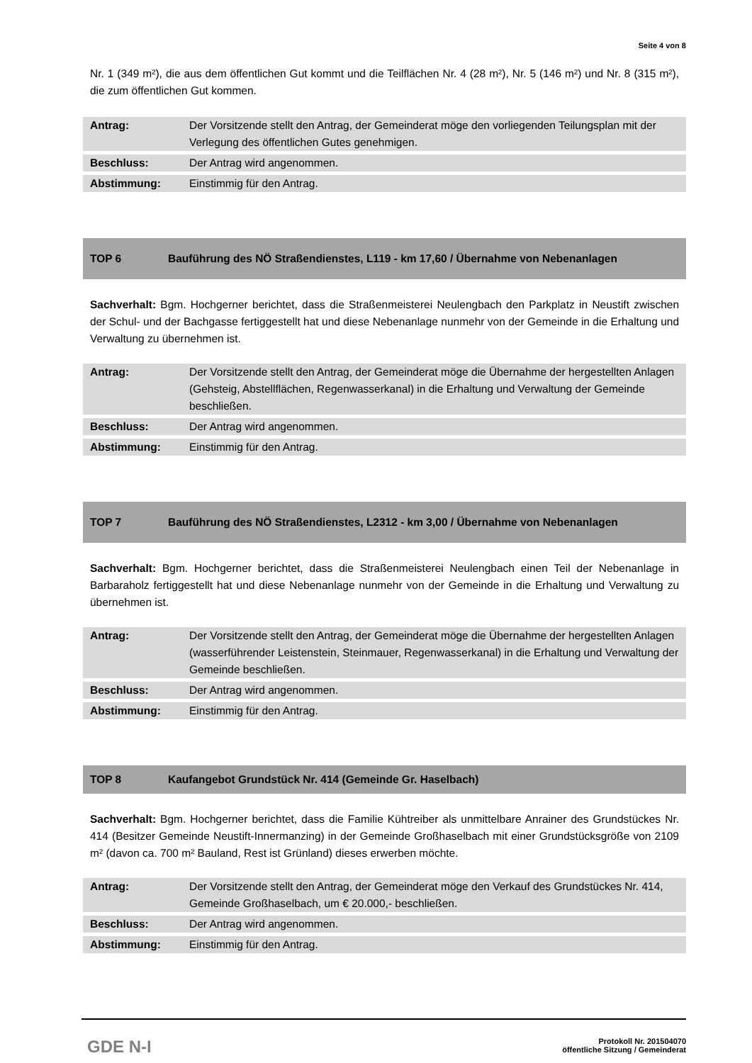Seite 4 von 8
Nr. 1 (349 m²), die aus dem öffentlichen Gut kommt und die Teilflächen Nr. 4 (28 m²), Nr. 5 (146 m²) und Nr. 8 (315 m²), die zum öffentlichen Gut kommen.
| Antrag: | Der Vorsitzende stellt den Antrag, der Gemeinderat möge den vorliegenden Teilungsplan mit der Verlegung des öffentlichen Gutes genehmigen. |
| Beschluss: | Der Antrag wird angenommen. |
| Abstimmung: | Einstimmig für den Antrag. |
TOP 6
Bauführung des NÖ Straßendienstes, L119 - km 17,60 / Übernahme von Nebenanlagen
Sachverhalt: Bgm. Hochgerner berichtet, dass die Straßenmeisterei Neulengbach den Parkplatz in Neustift zwischen der Schul- und der Bachgasse fertiggestellt hat und diese Nebenanlage nunmehr von der Gemeinde in die Erhaltung und Verwaltung zu übernehmen ist.
| Antrag: | Der Vorsitzende stellt den Antrag, der Gemeinderat möge die Übernahme der hergestellten Anlagen (Gehsteig, Abstellflächen, Regenwasserkanal) in die Erhaltung und Verwaltung der Gemeinde beschließen. |
| Beschluss: | Der Antrag wird angenommen. |
| Abstimmung: | Einstimmig für den Antrag. |
TOP 7
Bauführung des NÖ Straßendienstes, L2312 - km 3,00 / Übernahme von Nebenanlagen
Sachverhalt: Bgm. Hochgerner berichtet, dass die Straßenmeisterei Neulengbach einen Teil der Nebenanlage in Barbaraholz fertiggestellt hat und diese Nebenanlage nunmehr von der Gemeinde in die Erhaltung und Verwaltung zu übernehmen ist.
| Antrag: | Der Vorsitzende stellt den Antrag, der Gemeinderat möge die Übernahme der hergestellten Anlagen (wasserführender Leistenstein, Steinmauer, Regenwasserkanal) in die Erhaltung und Verwaltung der Gemeinde beschließen. |
| Beschluss: | Der Antrag wird angenommen. |
| Abstimmung: | Einstimmig für den Antrag. |
TOP 8
Kaufangebot Grundstück Nr. 414 (Gemeinde Gr. Haselbach)
Sachverhalt: Bgm. Hochgerner berichtet, dass die Familie Kühtreiber als unmittelbare Anrainer des Grundstückes Nr. 414 (Besitzer Gemeinde Neustift-Innermanzing) in der Gemeinde Großhaselbach mit einer Grundstücksgröße von 2109 m² (davon ca. 700 m² Bauland, Rest ist Grünland) dieses erwerben möchte.
| Antrag: | Der Vorsitzende stellt den Antrag, der Gemeinderat möge den Verkauf des Grundstückes Nr. 414, Gemeinde Großhaselbach, um € 20.000,- beschließen. |
| Beschluss: | Der Antrag wird angenommen. |
| Abstimmung: | Einstimmig für den Antrag. |
GDE N-I
Protokoll Nr. 201504070
öffentliche Sitzung / Gemeinderat